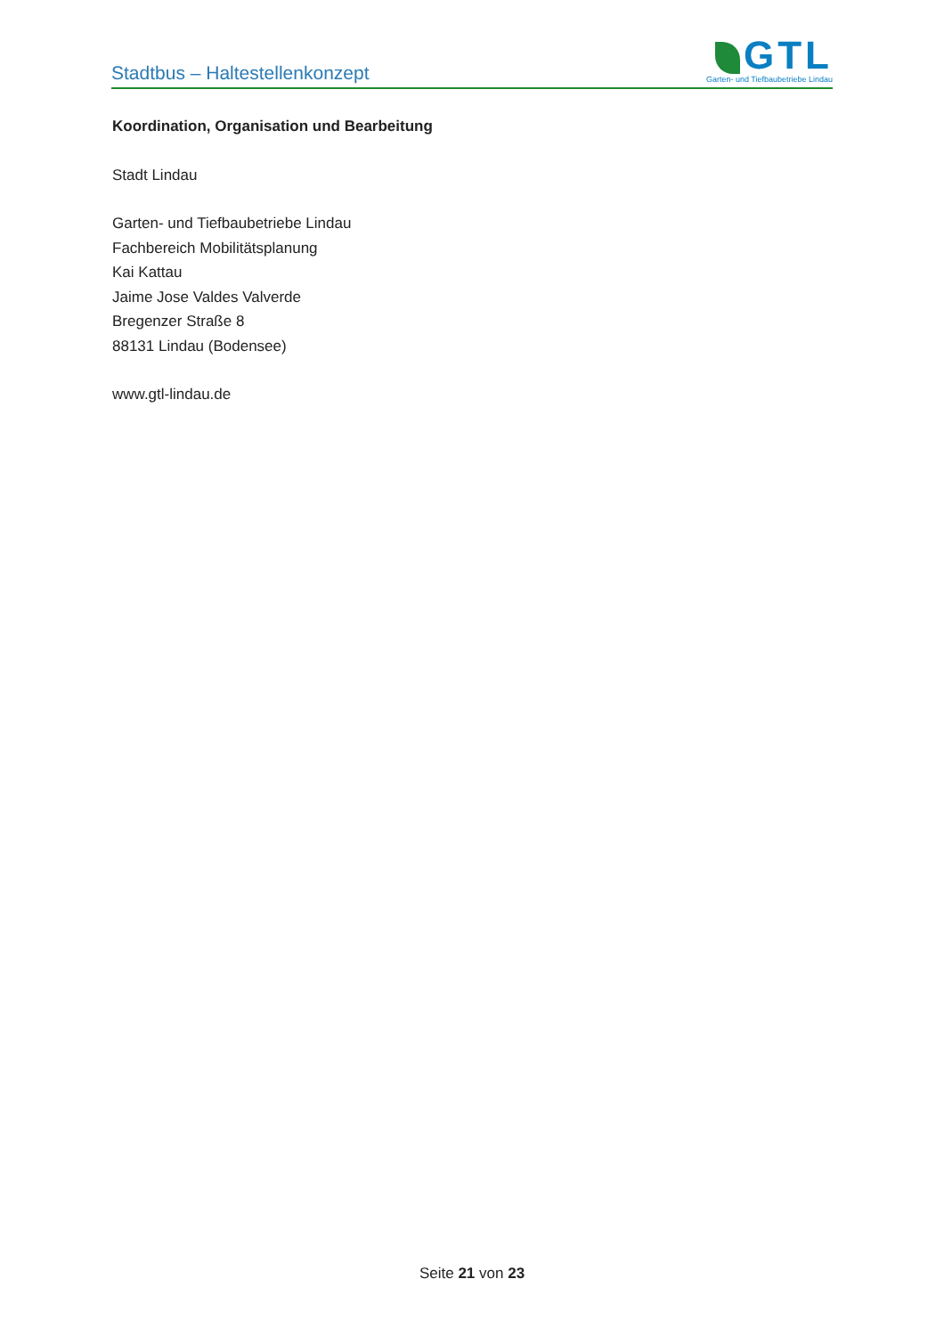Stadtbus – Haltestellenkonzept
GTL
Garten- und Tiefbaubetriebe Lindau
Koordination, Organisation und Bearbeitung
Stadt Lindau
Garten- und Tiefbaubetriebe Lindau
Fachbereich Mobilitätsplanung
Kai Kattau
Jaime Jose Valdes Valverde
Bregenzer Straße 8
88131 Lindau (Bodensee)
www.gtl-lindau.de
Seite 21 von 23